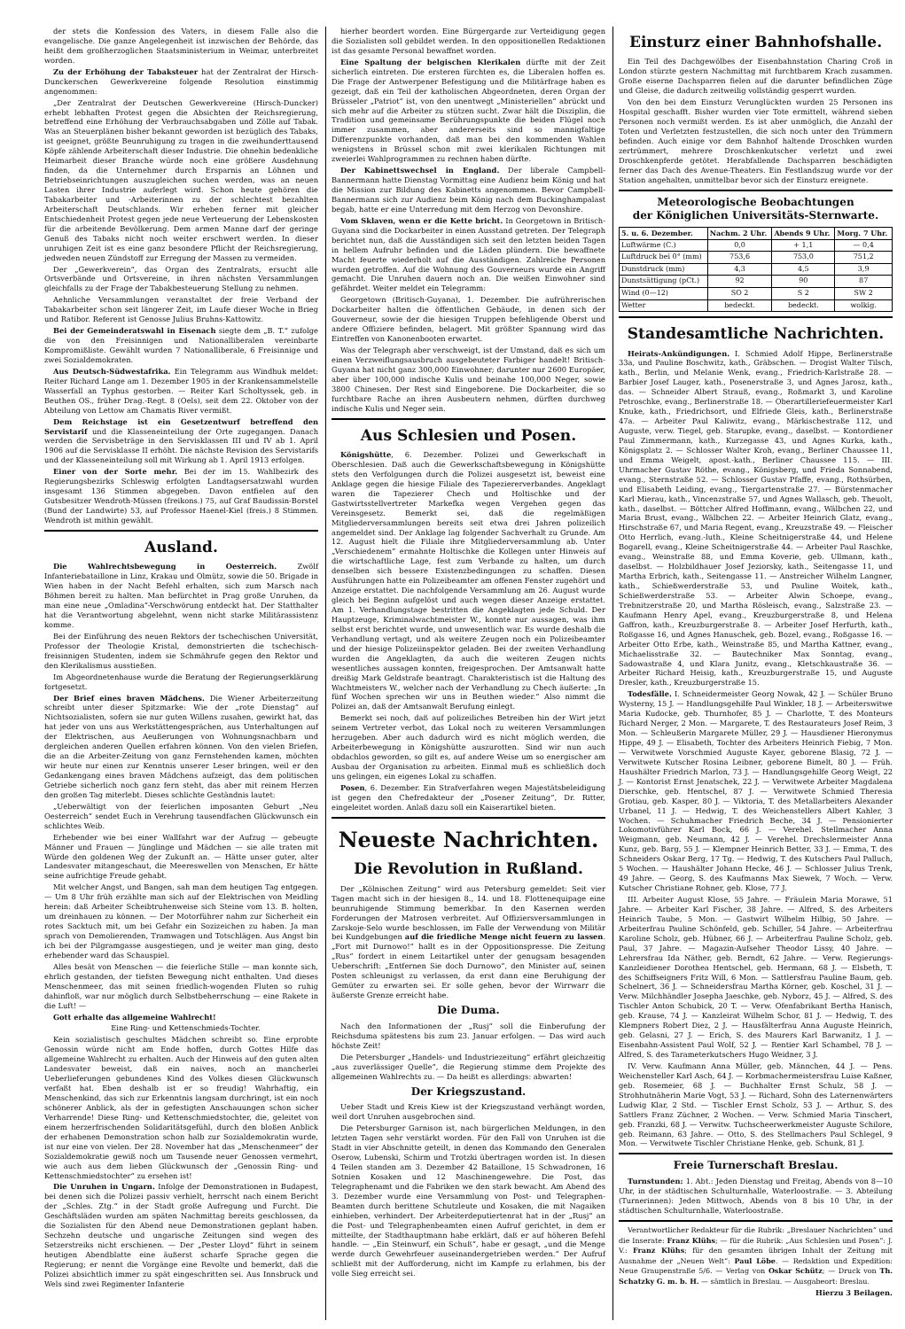der stets die Konfession des Vaters, in diesem Falle also die evangelische. Die ganze Angelegenheit ist inzwischen der Behörde, das heißt dem großherzoglichen Staatsministerium in Weimar, unterbreitet worden.
Zu der Erhöhung der Tabaksteuer hat der Zentralrat der Hirsch-Dunckerschen Gewerkvereine folgende Resolution einstimmig angenommen:
„Der Zentralrat der Deutschen Gewerkvereine (Hirsch-Duncker) erhebt lebhaften Protest gegen die Absichten der Reichsregierung, betreffend eine Erhöhung der Verbrauchsabgaben und Zölle auf Tabak. Was an Steuerplänen bisher bekannt geworden ist bezüglich des Tabaks, ist geeignet, größte Beunruhigung zu tragen in die zweihunderttausend Köpfe zählende Arbeiterschaft dieser Industrie. Die ohnehin bedenkliche Heimarbeit dieser Branche würde noch eine größere Ausdehnung finden, da die Unternehmer durch Ersparnis an Löhnen und Betriebseinrichtungen auszugleichen suchen werden, was an neuen Lasten ihrer Industrie auferlegt wird. Schon heute gehören die Tabakarbeiter und -Arbeiterinnen zu der schlechtest bezahlten Arbeiterschaft Deutschlands. Wir erheben ferner mit gleicher Entschiedenheit Protest gegen jede neue Verteuerung der Lebenskosten für die arbeitende Bevölkerung. Dem armen Manne darf der geringe Genuß des Tabaks nicht noch weiter erschwert werden. In dieser unruhigen Zeit ist es eine ganz besondere Pflicht der Reichsregierung, jedweden neuen Zündstoff zur Erregung der Massen zu vermeiden.
Der „Gewerkverein“, das Organ des Zentralrats, ersucht alle Ortsverbände und Ortsvereine, in ihren nächsten Versammlungen gleichfalls zu der Frage der Tabakbesteuerung Stellung zu nehmen.
Aehnliche Versammlungen veranstaltet der freie Verband der Tabakarbeiter schon seit längerer Zeit, im Laufe dieser Woche in Brieg und Ratibor. Referent ist Genosse Julius Bruhns-Kattowitz.
Bei der Gemeinderatswahl in Eisenach siegte dem „B. T.“ zufolge die von den Freisinnigen und Nationalliberalen vereinbarte Kompromißliste. Gewählt wurden 7 Nationalliberale, 6 Freisinnige und zwei Sozialdemokraten.
Aus Deutsch-Südwestafrika. Ein Telegramm aus Windhuk meldet: Reiter Richard Lange am 1. Dezember 1905 in der Krankensammelstelle Wasserfall an Typhus gestorben. — Reiter Karl Scholtyssek, geb. in Beuthen OS., früher Drag.-Regt. 8 (Oels), seit dem 22. Oktober von der Abteilung von Lettow am Chamatis River vermißt.
Dem Reichstage ist ein Gesetzentwurf betreffend den Servistarif und die Klasseneinteilung der Orte zugegangen. Danach werden die Servisbeträge in den Servisklassen III und IV ab 1. April 1906 auf die Servisklasse II erhöht. Die nächste Revision des Servistarifs und der Klasseneinteilung soll mit Wirkung ab 1. April 1913 erfolgen.
Einer von der Sorte mehr. Bei der im 15. Wahlbezirk des Regierungsbezirks Schleswig erfolgten Landtagsersatzwahl wurden insgesamt 136 Stimmen abgegeben. Davon entfielen auf den Gutsbesitzer Wendroth-Müssen (freikons.) 75, auf Graf Baudissin-Borstel (Bund der Landwirte) 53, auf Professor Haenel-Kiel (freis.) 8 Stimmen. Wendroth ist mithin gewählt.
Ausland.
Die Wahlrechtsbewegung in Oesterreich. Zwölf Infanteriebataillone in Linz, Krakau und Olmütz, sowie die 50. Brigade in Wien haben in der Nacht Befehl erhalten, sich zum Marsch nach Böhmen bereit zu halten. Man befürchtet in Prag große Unruhen, da man eine neue „Omladina“-Verschwörung entdeckt hat. Der Statthalter hat die Verantwortung abgelehnt, wenn nicht starke Militärassistenz komme.
Bei der Einführung des neuen Rektors der tschechischen Universität, Professor der Theologie Kristal, demonstrierten die tschechisch-freisinnigen Studenten, indem sie Schmährufe gegen den Rektor und den Klerikalismus ausstießen.
Im Abgeordnetenhause wurde die Beratung der Regierungserklärung fortgesetzt.
Der Brief eines braven Mädchens. Die Wiener Arbeiterzeitung schreibt unter dieser Spitzmarke: Wie der „rote Dienstag“ auf Nichtsozialisten, sofern sie nur guten Willens zusahen, gewirkt hat, das hat jeder von uns aus Werkstättengesprächen, aus Unterhaltungen auf der Elektrischen, aus Aeußerungen von Wohnungsnachbarn und dergleichen anderen Quellen erfahren können. Von den vielen Briefen, die an die Arbeiter-Zeitung von ganz Fernstehenden kamen, möchten wir heute nur einen zur Kenntnis unserer Leser bringen, weil er den Gedankengang eines braven Mädchens aufzeigt, das dem politischen Getriebe sicherlich noch ganz fern steht, das aber mit reinem Herzen den großen Tag miterlebt. Dieses schlichte Geständnis lautet:
„Ueberwältigt von der feierlichen imposanten Geburt „Neu Oesterreich“ sendet Euch in Verehrung tausendfachen Glückwunsch ein schlichtes Weib.
Erhebender wie bei einer Wallfahrt war der Aufzug — gebeugte Männer und Frauen — Jünglinge und Mädchen — sie alle traten mit Würde den goldenen Weg der Zukunft an. — Hätte unser guter, alter Landesvater mitangeschaut, die Meereswellen von Menschen, Er hätte seine aufrichtige Freude gehabt.
Mit welcher Angst, und Bangen, sah man dem heutigen Tag entgegen. — Um 8 Uhr früh erzählte man sich auf der Elektrischen von Meidling herein: daß Arbeiter Scheibtruhenweise sich Steine vom 13. B. holten, um dreinhauen zu können. — Der Motorführer nahm zur Sicherheit ein rotes Sacktuch mit, um bei Gefahr ein Sozizeichen zu haben. Ja man sprach von Demolierenden, Tramwagen und Totschlägen. Aus Angst bin ich bei der Pilgramgasse ausgestiegen, und je weiter man ging, desto erhebender ward das Schauspiel.
Alles besät von Menschen — die feierliche Stille — man konnte sich, ehrlich gestanden, der tiefsten Bewegung nicht enthalten. Und dieses Menschenmeer, das mit seinen friedlich-wogenden Fluten so ruhig dahinfloß, war nur möglich durch Selbstbeherrschung — eine Rakete in die Luft! —
Gott erhalte das allgemeine Wahlrecht!
Eine Ring- und Kettenschmieds-Tochter.
Kein sozialistisch geschultes Mädchen schreibt so. Eine erprobte Genossin würde nicht am Ende hoffen, durch Gottes Hilfe das allgemeine Wahlrecht zu erhalten. Auch der Hinweis auf den guten alten Landesvater beweist, daß ein naives, noch an mancherlei Ueberlieferungen gebundenes Kind des Volkes diesen Glückwunsch verfaßt hat. Eben deshalb ist er so freudig! Wahrhaftig, ein Menschenkind, das sich zur Erkenntnis langsam durchringt, ist ein noch schönerer Anblick, als der in gefestigten Anschauungen schon sicher Verharrende! Diese Ring- und Kettenschmiedstochter, die, geleitet von einem herzerfrischenden Solidaritätsgefühl, durch den bloßen Anblick der erhabenen Demonstration schon halb zur Sozialdemokratin wurde, ist nur eine von vielen. Der 28. November hat das „Menschenmeer“ der Sozialdemokratie gewiß noch um Tausende neuer Genossen vermehrt, wie auch aus dem lieben Glückwunsch der „Genossin Ring- und Kettenschmiedstochter“ zu ersehen ist!
Die Unruhen in Ungarn. Infolge der Demonstrationen in Budapest, bei denen sich die Polizei passiv verhielt, herrscht nach einem Bericht der „Schles. Ztg.“ in der Stadt große Aufregung und Furcht. Die Geschäftsläden wurden am späten Nachmittag bereits geschlossen, da die Sozialisten für den Abend neue Demonstrationen geplant haben. Sechzehn deutsche und ungarische Zeitungen sind wegen des Setzerstreiks nicht erschienen. — Der „Pester Lloyd“ führt in seinem heutigen Abendblatte eine äußerst scharfe Sprache gegen die Regierung; er nennt die Vorgänge eine Revolte und bemerkt, daß die Polizei absichtlich immer zu spät eingeschritten sei. Aus Innsbruck und Wels sind zwei Regimenter Infanterie
hierher beordert worden. Eine Bürgergarde zur Verteidigung gegen die Sozialisten soll gebildet werden. In den oppositionellen Redaktionen ist das gesamte Personal bewaffnet worden.
Eine Spaltung der belgischen Klerikalen dürfte mit der Zeit sicherlich eintreten. Die ersteren fürchten es, die Liberalen hoffen es. Die Frage der Antwerpener Befestigung und die Militärfrage haben es gezeigt, daß ein Teil der katholischen Abgeordneten, deren Organ der Brüsseler „Patriot“ ist, von den unentwegt „Ministeriellen“ abrückt und sich mehr auf die Arbeiter zu stützen sucht. Zwar hält die Disziplin, die Tradition und gemeinsame Berührungspunkte die beiden Flügel noch immer zusammen, aber andererseits sind so mannigfaltige Differenzpunkte vorhanden, daß man bei den kommenden Wahlen wenigstens in Brüssel schon mit zwei klerikalen Richtungen mit zweierlei Wahlprogrammen zu rechnen haben dürfte.
Der Kabinettswechsel in England. Der liberale Campbell-Bannermann hatte Dienstag Vormittag eine Audienz beim König und hat die Mission zur Bildung des Kabinetts angenommen. Bevor Campbell-Bannermann sich zur Audienz beim König nach dem Buckinghampalast begab, hatte er eine Unterredung mit dem Herzog von Devonshire.
Vom Sklaven, wenn er die Kette bricht. In Georgetown in Britisch-Guyana sind die Dockarbeiter in einen Ausstand getreten. Der Telegraph berichtet nun, daß die Ausständigen sich seit den letzten beiden Tagen in hellem Aufruhr befinden und die Läden plündern. Die bewaffnete Macht feuerte wiederholt auf die Ausständigen. Zahlreiche Personen wurden getroffen. Auf die Wohnung des Gouverneurs wurde ein Angriff gemacht. Die Unruhen dauern noch an. Die weißen Einwohner sind gefährdet. Weiter meldet ein Telegramm:
Georgetown (Britisch-Guyana), 1. Dezember. Die aufrührerischen Dockarbeiter halten die öffentlichen Gebäude, in denen sich der Gouverneur, sowie der die hiesigen Truppen befehligende Oberst und andere Offiziere befinden, belagert. Mit größter Spannung wird das Eintreffen von Kanonenbooten erwartet.
Was der Telegraph aber verschweigt, ist der Umstand, daß es sich um einen Verzweiflungsausbruch ausgebeuteter Farbiger handelt! Britisch-Guyana hat nicht ganz 300,000 Einwohner; darunter nur 2600 Europäer, aber über 100,000 indische Kulis und beinahe 100,000 Neger, sowie 3800 Chinesen. Der Rest sind Eingeborene. Die Dockarbeiter, die so furchtbare Rache an ihren Ausbeutern nehmen, dürften durchweg indische Kulis und Neger sein.
Aus Schlesien und Posen.
Königshütte, 6. Dezember. Polizei und Gewerkschaft in Oberschlesien. Daß auch die Gewerkschaftsbewegung in Königshütte stets den Verfolgungen durch die Polizei ausgesetzt ist, beweist eine Anklage gegen die hiesige Filiale des Tapeziererverbandes. Angeklagt waren die Tapezierer Chech und Holtischke und der Gastwirtsstellvertreter Markefka wegen Vergehen gegen das Vereinsgesetz. Bemerkt sei, daß die regelmäßigen Mitgliederversammlungen bereits seit etwa drei Jahren polizeilich angemeldet sind. Der Anklage lag folgender Sachverhalt zu Grunde. Am 12. August hielt die Filiale ihre Mitgliederversammlung ab. Unter „Verschiedenem“ ermahnte Holtischke die Kollegen unter Hinweis auf die wirtschaftliche Lage, fest zum Verbande zu halten, um durch denselben sich bessere Existenzbedingungen zu schaffen. Diesen Ausführungen hatte ein Polizeibeamter am offenen Fenster zugehört und Anzeige erstattet. Die nachfolgende Versammlung am 26. August wurde gleich bei Beginn aufgelöst und auch wegen dieser Anzeige erstattet. Am 1. Verhandlungstage bestritten die Angeklagten jede Schuld. Der Hauptzeuge, Kriminalwachtmeister W., konnte nur aussagen, was ihm selbst erst berichtet wurde, und unwesentlich war. Es wurde deshalb die Verhandlung vertagt, und als weitere Zeugen noch ein Polizeibeamter und der hiesige Polizeiinspektor geladen. Bei der zweiten Verhandlung wurden die Angeklagten, da auch die weiteren Zeugen nichts wesentliches aussagen konnten, freigesprochen. Der Amtsanwalt hatte dreißig Mark Geldstrafe beantragt. Charakteristisch ist die Haltung des Wachtmeisters W., welcher nach der Verhandlung zu Chech äußerte: „In fünf Wochen sprechen wir uns in Beuthen wieder.“ Also nimmt die Polizei an, daß der Amtsanwalt Berufung einlegt.
Bemerkt sei noch, daß auf polizeiliches Betreiben hin der Wirt jetzt seinem Vertreter verbot, das Lokal noch zu weiteren Versammlungen herzugeben. Aber auch dadurch wird es nicht möglich werden, die Arbeiterbewegung in Königshütte auszurotten. Sind wir nun auch obdachlos geworden, so gilt es, auf andere Weise um so energischer am Ausbau der Organisation zu arbeiten. Einmal muß es schließlich doch uns gelingen, ein eigenes Lokal zu schaffen.
Posen, 6. Dezember. Ein Strafverfahren wegen Majestätsbeleidigung ist gegen den Chefredakteur der „Posener Zeitung“, Dr. Ritter, eingeleitet worden. Anlaß dazu soll ein Kaiserartikel bieten.
Neueste Nachrichten.
Die Revolution in Rußland.
Der „Kölnischen Zeitung“ wird aus Petersburg gemeldet: Seit vier Tagen macht sich in der hiesigen 8., 14. und 18. Flottenequipage eine beunruhigende Stimmung bemerkbar. In den Kasernen werden Forderungen der Matrosen verbreitet. Auf Offiziersversammlungen in Zarskoje-Selo wurde beschlossen, im Falle der Verwendung von Militär bei Kundgebungen auf die friedliche Menge nicht feuern zu lassen. „Fort mit Durnowo!“ hallt es in der Oppositionspresse. Die Zeitung „Rus“ fordert in einem Leitartikel unter der genugsam besagenden Ueberschrift: „Entfernen Sie doch Durnowo“, den Minister auf, seinen Posten schleunigst zu verlassen, da erst dann eine Beruhigung der Gemüter zu erwarten sei. Er solle gehen, bevor der Wirrwarr die äußerste Grenze erreicht habe.
Die Duma.
Nach den Informationen der „Rusj“ soll die Einberufung der Reichsduma spätestens bis zum 23. Januar erfolgen. — Das wird auch höchste Zeit!
Die Petersburger „Handels- und Industriezeitung“ erfährt gleichzeitig „aus zuverlässiger Quelle“, die Regierung stimme dem Projekte des allgemeinen Wahlrechts zu. — Da heißt es allerdings: abwarten!
Der Kriegszustand.
Ueber Stadt und Kreis Kiew ist der Kriegszustand verhängt worden, weil dort Unruhen ausgebrochen sind.
Die Petersburger Garnison ist, nach bürgerlichen Meldungen, in den letzten Tagen sehr verstärkt worden. Für den Fall von Unruhen ist die Stadt in vier Abschnitte geteilt, in denen das Kommando den Generalen Oserow, Lubenski, Schirm und Trotzki übertragen worden ist. In diesen 4 Teilen standen am 3. Dezember 42 Bataillone, 15 Schwadronen, 16 Sotnien Kosaken und 12 Maschinengewehre. Die Post, das Telegraphenamt und die Fabriken we den stark bewacht. Am Abend des 3. Dezember wurde eine Versammlung von Post- und Telegraphen-Beamten durch berittene Schutzleute und Kosaken, die mit Nagaiken einhieben, verhindert. Der Arbeiterdeputiertenrat hat in der „Rusj“ an die Post- und Telegraphenbeamten einen Aufruf gerichtet, in dem er mitteilte, der Stadthauptmann habe erklärt, daß er auf höheren Befehl handle. — „Ein Steinwurf, ein Schuß“, habe er gesagt, „und die Menge werde durch Gewehrfeuer auseinandergetrieben werden.“ Der Aufruf schließt mit der Aufforderung, nicht im Kampfe zu erlahmen, bis der volle Sieg erreicht sei.
Einsturz einer Bahnhofshalle.
Ein Teil des Dachgewölbes der Eisenbahnstation Charing Croß in London stürzte gestern Nachmittag mit furchtbarem Krach zusammen. Große eiserne Dachsparren fielen auf die darunter befindlichen Züge und Gleise, die dadurch zeitweilig vollständig gesperrt wurden.
Von den bei dem Einsturz Verunglückten wurden 25 Personen ins Hospital geschafft. Bisher wurden vier Tote ermittelt, während sieben Personen noch vermißt werden. Es ist aber unmöglich, die Anzahl der Toten und Verletzten festzustellen, die sich noch unter den Trümmern befinden. Auch einige vor dem Bahnhof haltende Droschken wurden zertrümmert, mehrere Droschkenkutscher verletzt und zwei Droschkenpferde getötet. Herabfallende Dachsparren beschädigten ferner das Dach des Avenue-Theaters. Ein Festlandszug wurde vor der Station angehalten, unmittelbar bevor sich der Einsturz ereignete.
Meteorologische Beobachtungen
der Königlichen Universitäts-Sternwarte.
| 5. u. 6. Dezember. | Nachm. 2 Uhr. | Abends 9 Uhr. | Morg. 7 Uhr. |
| --- | --- | --- | --- |
| Luftwärme (C.) | 0,0 | + 1,1 | — 0,4 |
| Luftdruck bei 0° (mm) | 753,6 | 753,0 | 751,2 |
| Dunstdruck (mm) | 4,3 | 4,5 | 3,9 |
| Dunstsättigung (pCt.) | 92 | 90 | 87 |
| Wind (0—12) | SO 2 | S 2 | SW 2 |
| Wetter | bedeckt. | bedeckt. | wolkig. |
Standesamtliche Nachrichten.
Heirats-Ankündigungen. I. Schmied Adolf Hippe, Berlinerstraße 33a, und Pauline Boschwitz, kath., Gräbschen. — Drogist Walter Tilsch, kath., Berlin, und Melanie Wenk, evang., Friedrich-Karlstraße 28. — Barbier Josef Lauger, kath., Posenerstraße 3, und Agnes Jarosz, kath., das. — Schneider Albert Strauß, evang., Roßmarkt 3, und Karoline Petroschke, evang., Berlinerstraße 18. — Oberartilleriefeuermeister Karl Knuke, kath., Friedrichsort, und Elfriede Gleis, kath., Berlinerstraße 47a. — Arbeiter Paul Kaliwitz, evang., Märkischestraße 112, und Auguste, verw. Tiegel, geb. Starupke, evang., daselbst. — Kontordiener Paul Zimmermann, kath., Kurzegasse 43, und Agnes Kurka, kath., Königsplatz 2. — Schlosser Walter Kroh, evang., Berliner Chaussee 11, und Emma Weigelt, apost.-kath., Berliner Chaussee 115. — III. Uhrmacher Gustav Röthe, evang., Königsberg, und Frieda Sonnabend, evang., Sternstraße 52. — Schlosser Gustav Pfaffe, evang., Rothsürben, und Elisabeth Leiding, evang., Tiergartenstraße 27. — Bürstenmacher Karl Mierau, kath., Vincenzstraße 57, und Agnes Wallasch, geb. Theuolt, kath., daselbst. — Böttcher Alfred Hoffmann, evang., Wälbchen 22, und Maria Brust, evang., Wälbchen 22. — Arbeiter Heinrich Glatz, evang., Hirschstraße 67, und Maria Regent, evang., Kreuzstraße 49. — Fleischer Otto Herrlich, evang.-luth., Kleine Scheitnigerstraße 44, und Helene Bogarell, evang., Kleine Scheitnigerstraße 44. — Arbeiter Paul Raschke, evang., Weinstraße 88, und Emma Koverie, geb. Ullmann, kath., daselbst. — Holzbildhauer Josef Jeziorsky, kath., Seitengasse 11, und Martha Erbrich, kath., Seitengasse 11. — Anstreicher Wilhelm Langner, kath., Schießwerderstraße 53, und Pauline Woitek, kath., Schießwerderstraße 53. — Arbeiter Alwin Schoepe, evang., Trebnitzerstraße 20, und Martha Rösleisch, evang., Salzstraße 23. — Kaufmann Henry Apel, evang., Kreuzburgerstraße 8, und Helena Gaffron, kath., Kreuzburgerstraße 8. — Arbeiter Josef Herfurth, kath., Roßgasse 16, und Agnes Hanuschek, geb. Bozel, evang., Roßgasse 16. — Arbeiter Otto Erbe, kath., Weinstraße 85, und Martha Kattner, evang., Michaelisstraße 32. — Bautechniker Max Sonntag, evang., Sadowastraße 4, und Klara Junitz, evang., Kletschkaustraße 36. — Arbeiter Richard Heisig, kath., Kreuzburgerstraße 15, und Auguste Dresler, kath., Kreuzburgerstraße 15.
Todesfälle. I. Schneidermeister Georg Nowak, 42 J. — Schüler Bruno Wysterny, 15 J. — Handlungsgehilfe Paul Winkler, 18 J. — Arbeiterswitwe Maria Kudocke, geb. Thurnhofer, 85 J. — Charlotte, T. des Monteurs Richard Nerger, 2 Mon. — Margarete, T. des Restaurateurs Josef Reim, 3 Mon. — Schleußerin Margarete Müller, 29 J. — Hausdiener Hieronymus Hippe, 49 J. — Elisabeth, Tochter des Arbeiters Heinrich Fiebig, 7 Mon. — Verwitwete Vorschmied Auguste Kayer, geborene Blasig, 72 J. — Verwitwete Kutscher Rosina Leibner, geborene Bimelt, 80 J. — Früh. Haushälter Friedrich Marlon, 73 J. — Handlungsgehilfe Georg Weigt, 22 J. — Kontorist Ernst Jenatschek, 22 J. — Verwitwete Arbeiter Magdalena Dierschke, geb. Hentschel, 87 J. — Verwitwete Schmied Theresia Grotiau, geb. Kasper, 80 J. — Viktoria, T. des Metallarbeiters Alexander Urbanel, 11 J. — Hedwig, T. des Weichenstellers Albert Kahler, 3 Wochen. — Schuhmacher Friedrich Beche, 34 J. — Pensionierter Lokomotivführer Karl Bock, 66 J. — Verehel. Stellmacher Anna Weigmann, geb. Neumann, 42 J. — Verehel. Drechslermeister Anna Kunz, geb. Barg, 55 J. — Klempner Heinrich Better, 33 J. — Emma, T. des Schneiders Oskar Berg, 17 Tg. — Hedwig, T. des Kutschers Paul Palluch, 5 Wochen. — Haushälter Johann Hecke, 46 J. — Schlosser Julius Trenk, 49 Jahre. — Georg, S. des Kaufmanns Max Siewek, 7 Woch. — Verw. Kutscher Christiane Rohner, geb. Klose, 77 J.
III. Arbeiter August Klose, 55 Jahre. — Fräulein Maria Morawe, 51 Jahre. — Arbeiter Karl Fischer, 38 Jahre. — Alfred, S. des Arbeiters Heinrich Taube, 5 Mon. — Gastwirt Wilhelm Hilbig, 50 Jahre. — Arbeiterfrau Pauline Schönfeld, geb. Schiller, 54 Jahre. — Arbeiterfrau Karoline Scholz, geb. Hübner, 66 J. — Arbeiterfrau Pauline Scholz, geb. Paul, 37 Jahre. — Magazin-Aufseher Theodor Lissy, 40 Jahre. — Lehrersfrau Ida Näther, geb. Berndt, 62 Jahre. — Verw. Regierungs-Kanzleidiener Dorothea Hentschel, geb. Hermann, 68 J. — Elsbeth, T. des Schiffseigners Fritz Will, 6 Mon. — Sattlersfrau Pauline Baum, geb. Schelnert, 36 J. — Schneidersfrau Martha Körner, geb. Koschel, 31 J. — Verw. Milchhändler Josepha Jaeschke, geb. Nyborz, 45 J. — Alfred, S. des Tischler Anton Schubick, 20 T. — Verw. Ofenfabrikant Bertha Hanisch, geb. Krause, 74 J. — Kanzleirat Wilhelm Schor, 81 J. — Hedwig, T. des Klempners Robert Diez, 2 J. — Hausfälterfrau Anna Auguste Heinrich, geb. Gelasni, 27 J. — Erich, S. des Maurers Karl Barwanitz, 1 J. — Eisenbahn-Assistent Paul Wolf, 52 J. — Rentier Karl Schambel, 78 J. — Alfred, S. des Tarameterkutschers Hugo Weidner, 3 J.
IV. Verw. Kaufmann Anna Müller, geb. Männchen, 44 J. — Pens. Weichensteller Karl Asch, 64 J. — Korbmachermeistersfrau Luise Kaßner, geb. Rosemeier, 68 J. — Buchhalter Ernst Schulz, 58 J. — Strohhutnäherin Marie Vogt, 53 J. — Richard, Sohn des Laternenwärters Ludwig Klar, 2 Std. — Tischler Ernst Scholz, 53 J. — Arthur, S. des Sattlers Franz Züchner, 2 Wochen. — Verw. Schmied Maria Tinschert, geb. Franzki, 68 J. — Verwitw. Tuchscheerwerkmeister Auguste Schilore, geb. Reimann, 63 Jahre. — Otto, S. des Stellmachers Paul Schlegel, 9 Mon. — Verwitwete Tischler Christiane Henke, geb. Schunk, 81 J.
Freie Turnerschaft Breslau.
Turnstunden: 1. Abt.: Jeden Dienstag und Freitag, Abends von 8—10 Uhr, in der städtischen Schulturnhalle, Waterloostraße. — 3. Abteilung (Turnerinnen): Jeden Mittwoch, Abends von 8 bis 10 Uhr, in der städtischen Schulturnhalle, Waterloostraße.
Verantwortlicher Redakteur für die Rubrik: „Breslauer Nachrichten“ und die Inserate: Franz Klühs; — für die Rubrik: „Aus Schlesien und Posen“: J. V.: Franz Klühs; für den gesamten übrigen Inhalt der Zeitung mit Ausnahme der „Neuen Welt“: Paul Löbe. — Redaktion und Expedition: Neue Graupenstraße 5/6. — Verlag von Oskar Schütz; — Druck von Th. Schatzky G. m. b. H. — sämtlich in Breslau. — Ausgabeort: Breslau.
Hierzu 3 Beilagen.